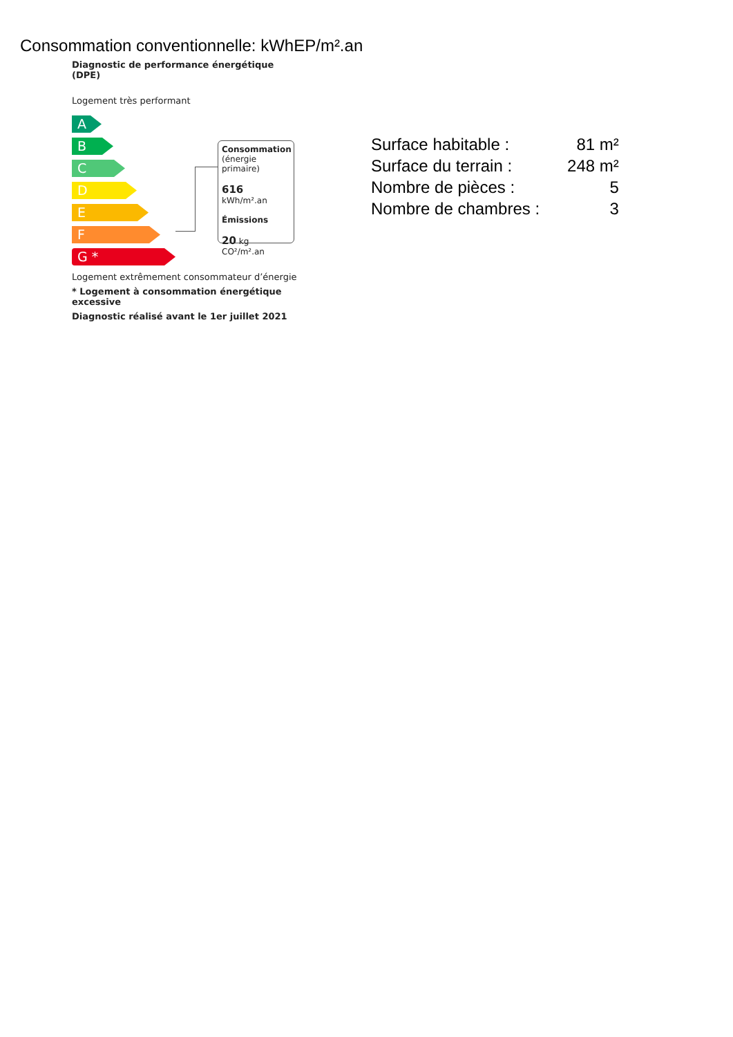Consommation conventionnelle: kWhEP/m².an
Diagnostic de performance énergétique (DPE)
Logement très performant
A
B
C
D
E
F
G *
Consommation
(énergie primaire)
616 kWh/m².an
Émissions
20 kg CO²/m².an
Logement extrêmement consommateur d’énergie
* Logement à consommation énergétique excessive
Diagnostic réalisé avant le 1er juillet 2021
| Surface habitable : | 81 m² |
| Surface du terrain : | 248 m² |
| Nombre de pièces : | 5 |
| Nombre de chambres : | 3 |